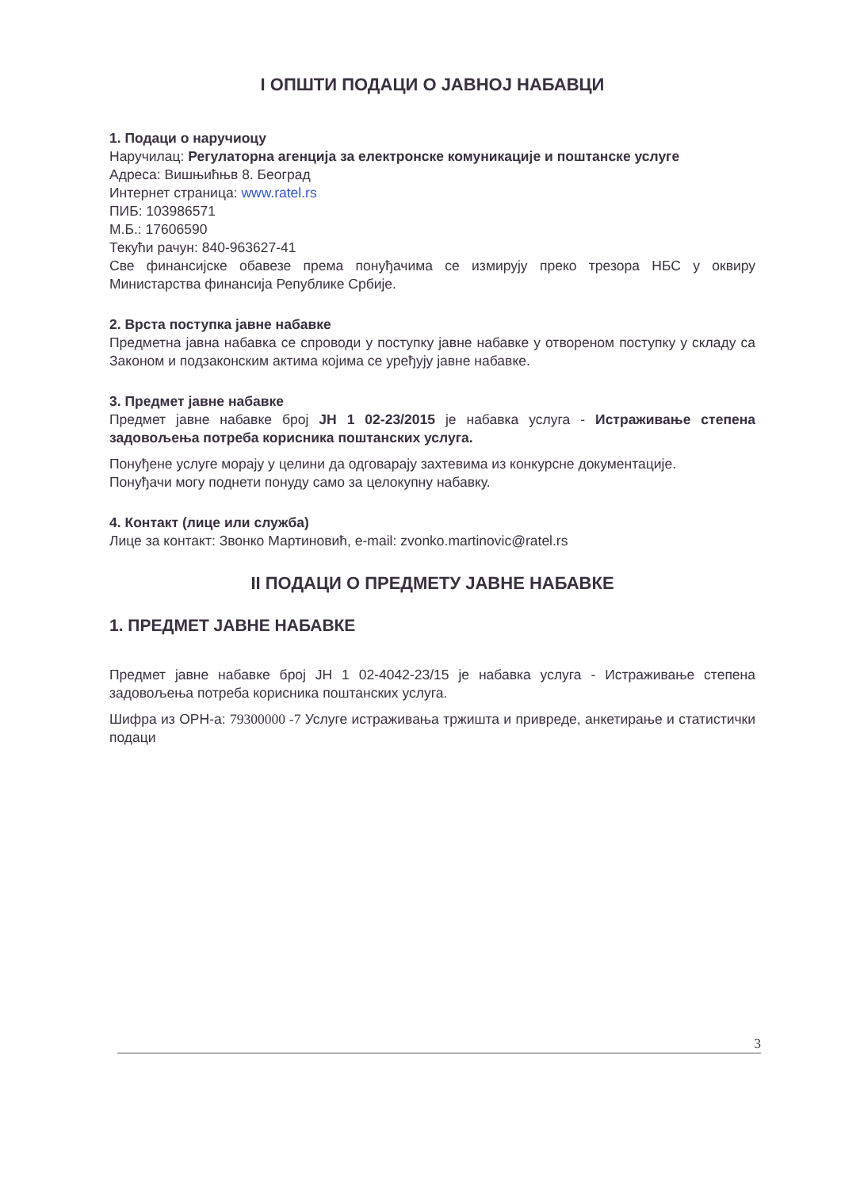I ОПШТИ ПОДАЦИ О ЈАВНОЈ НАБАВЦИ
1. Подаци о наручиоцу
Наручилац: Регулаторна агенција за електронске комуникације и поштанске услуге
Адреса: Вишњићњв 8. Београд
Интернет страница: www.ratel.rs
ПИБ: 103986571
М.Б.: 17606590
Текући рачун: 840-963627-41
Све финансијске обавезе према понуђачима се измирују преко трезора НБС у оквиру Министарства финансија Републике Србије.
2. Врста поступка јавне набавке
Предметна јавна набавка се спроводи у поступку јавне набавке у отвореном поступку у складу са Законом и подзаконским актима којима се уређују јавне набавке.
3. Предмет јавне набавке
Предмет јавне набавке број ЈН 1 02-23/2015 је набавка услуга - Истраживање степена задовољења потреба корисника поштанских услуга.
Понуђене услуге морају у целини да одговарају захтевима из конкурсне документације.
Понуђачи могу поднети понуду само за целокупну набавку.
4. Контакт (лице или служба)
Лице за контакт: Звонко Мартиновић, e-mail: zvonko.martinovic@ratel.rs
II ПОДАЦИ О ПРЕДМЕТУ ЈАВНЕ НАБАВКЕ
1. ПРЕДМЕТ ЈАВНЕ НАБАВКЕ
Предмет јавне набавке број ЈН 1 02-4042-23/15 је набавка услуга - Истраживање степена задовољења потреба корисника поштанских услуга.
Шифра из ОРН-а: 79300000 -7 Услуге истраживања тржишта и привреде, анкетирање и статистички подаци
3